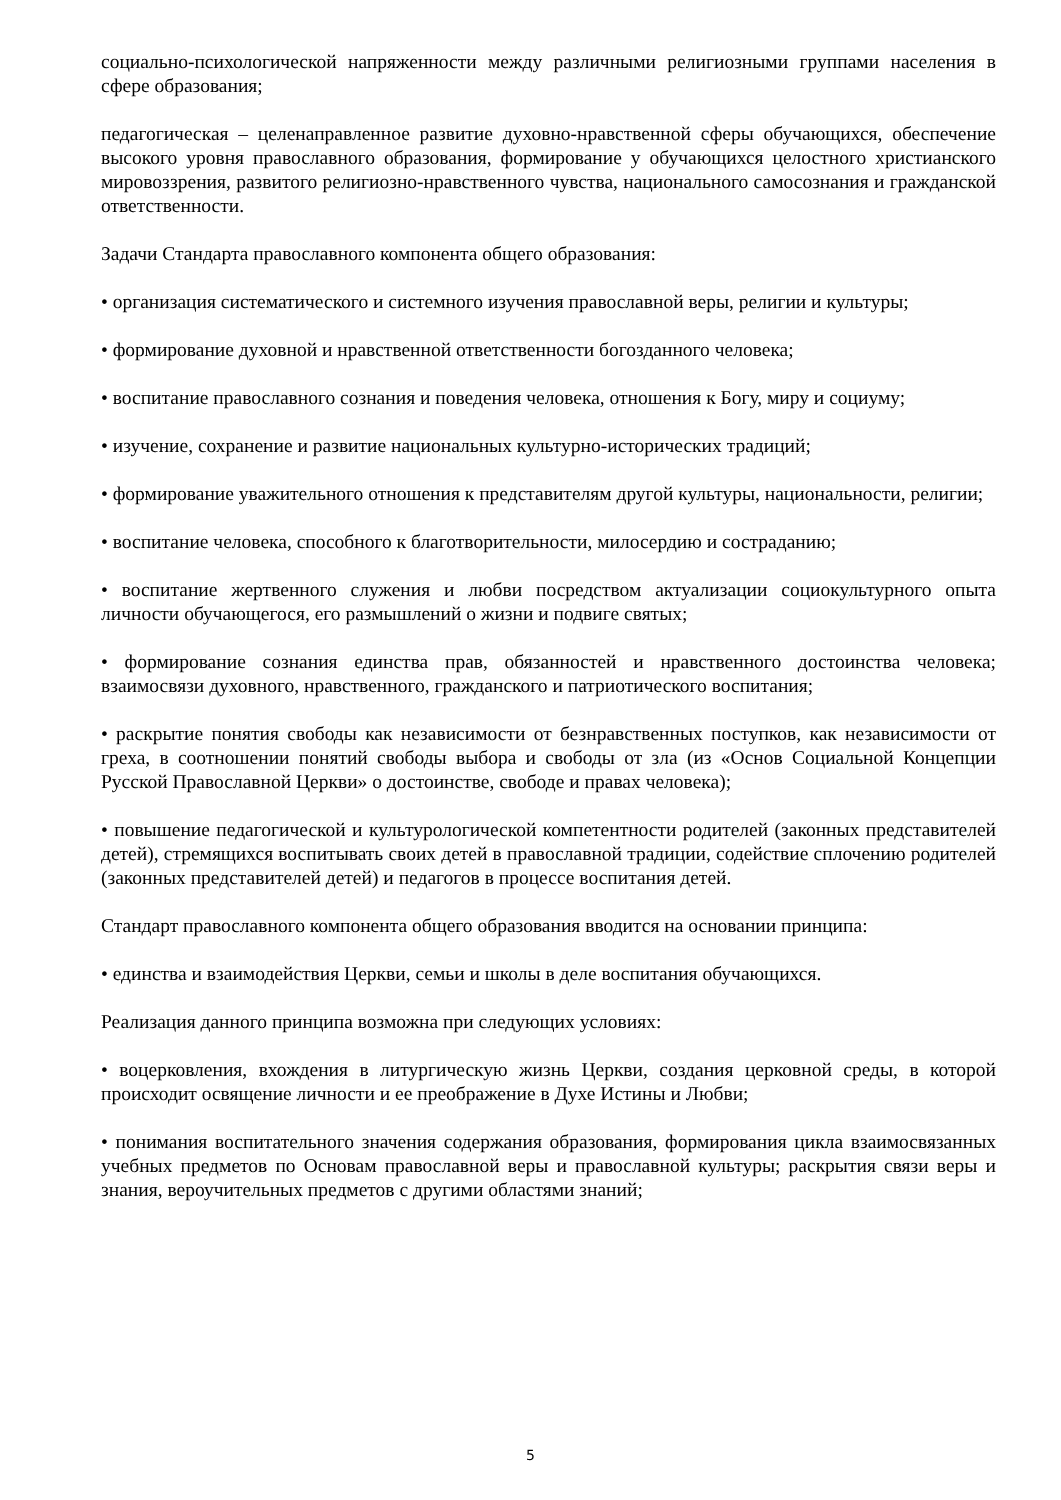социально-психологической напряженности между различными религиозными группами населения в сфере образования;
педагогическая – целенаправленное развитие духовно-нравственной сферы обучающихся, обеспечение высокого уровня православного образования, формирование у обучающихся целостного христианского мировоззрения, развитого религиозно-нравственного чувства, национального самосознания и гражданской ответственности.
Задачи Стандарта православного компонента общего образования:
• организация систематического и системного изучения православной веры, религии и культуры;
• формирование духовной и нравственной ответственности богозданного человека;
• воспитание православного сознания и поведения человека, отношения к Богу, миру и социуму;
• изучение, сохранение и развитие национальных культурно-исторических традиций;
• формирование уважительного отношения к представителям другой культуры, национальности, религии;
• воспитание человека, способного к благотворительности, милосердию и состраданию;
• воспитание жертвенного служения и любви посредством актуализации социокультурного опыта личности обучающегося, его размышлений о жизни и подвиге святых;
• формирование сознания единства прав, обязанностей и нравственного достоинства человека; взаимосвязи духовного, нравственного, гражданского и патриотического воспитания;
• раскрытие понятия свободы как независимости от безнравственных поступков, как независимости от греха, в соотношении понятий свободы выбора и свободы от зла (из «Основ Социальной Концепции Русской Православной Церкви» о достоинстве, свободе и правах человека);
• повышение педагогической и культурологической компетентности родителей (законных представителей детей), стремящихся воспитывать своих детей в православной традиции, содействие сплочению родителей (законных представителей детей) и педагогов в процессе воспитания детей.
Стандарт православного компонента общего образования вводится на основании принципа:
• единства и взаимодействия Церкви, семьи и школы в деле воспитания обучающихся.
Реализация данного принципа возможна при следующих условиях:
• воцерковления, вхождения в литургическую жизнь Церкви, создания церковной среды, в которой происходит освящение личности и ее преображение в Духе Истины и Любви;
• понимания воспитательного значения содержания образования, формирования цикла взаимосвязанных учебных предметов по Основам православной веры и православной культуры; раскрытия связи веры и знания, вероучительных предметов с другими областями знаний;
5